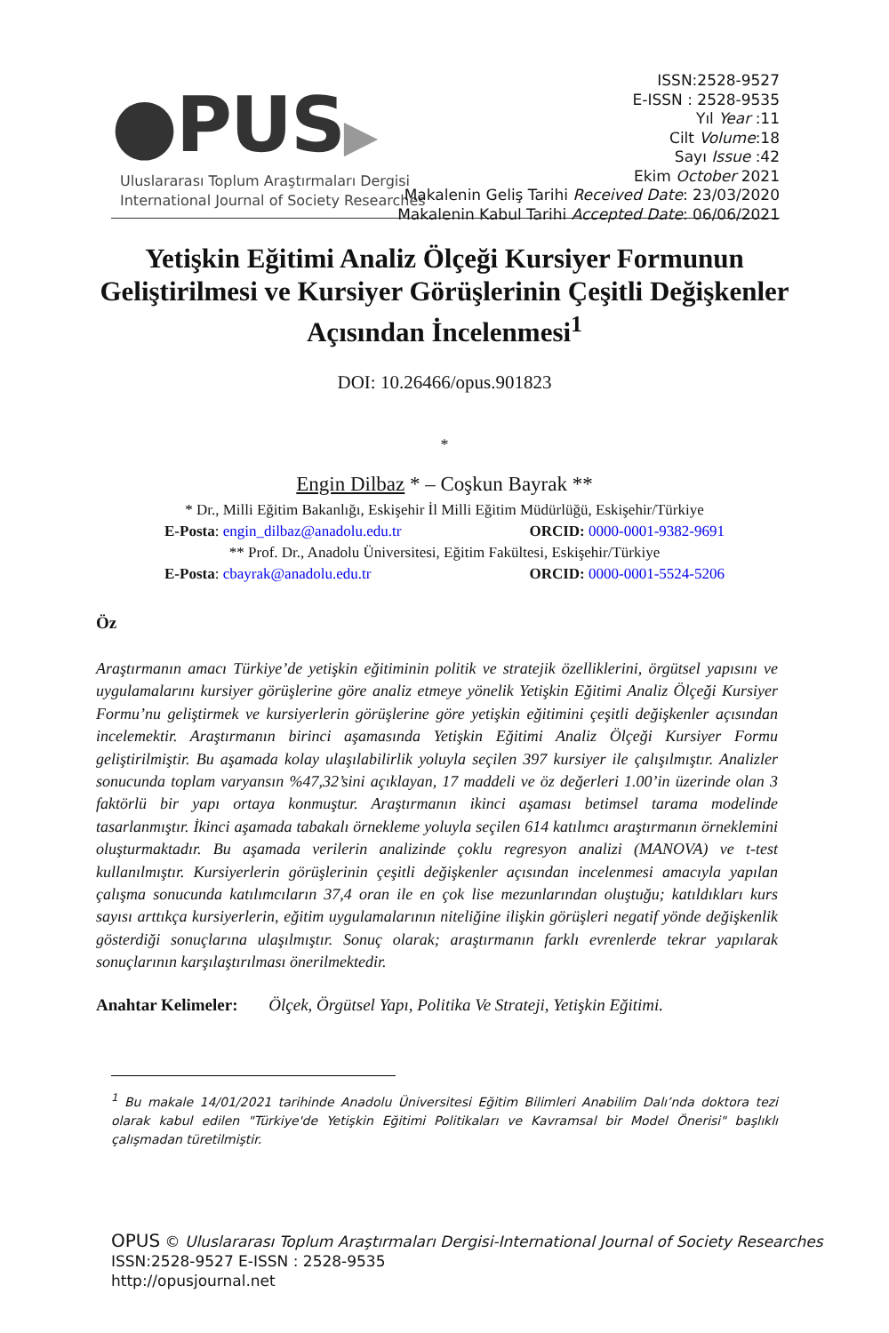●PUS▶
Uluslararası Toplum Araştırmaları Dergisi
International Journal of Society Researches
ISSN:2528-9527
E-ISSN : 2528-9535
Yıl Year :11
Cilt Volume:18
Sayı Issue :42
Ekim October 2021
Makalenin Geliş Tarihi Received Date: 23/03/2020
Makalenin Kabul Tarihi Accepted Date: 06/06/2021
Yetişkin Eğitimi Analiz Ölçeği Kursiyer Formunun Geliştirilmesi ve Kursiyer Görüşlerinin Çeşitli Değişkenler Açısından İncelenmesi<sup>1</sup>
DOI: 10.26466/opus.901823
*
Engin Dilbaz * – Coşkun Bayrak **
* Dr., Milli Eğitim Bakanlığı, Eskişehir İl Milli Eğitim Müdürlüğü, Eskişehir/Türkiye
E-Posta: engin_dilbaz@anadolu.edu.tr ORCID: 0000-0001-9382-9691
** Prof. Dr., Anadolu Üniversitesi, Eğitim Fakültesi, Eskişehir/Türkiye
E-Posta: cbayrak@anadolu.edu.tr ORCID: 0000-0001-5524-5206
Öz
Araştırmanın amacı Türkiye’de yetişkin eğitiminin politik ve stratejik özelliklerini, örgütsel yapısını ve uygulamalarını kursiyer görüşlerine göre analiz etmeye yönelik Yetişkin Eğitimi Analiz Ölçeği Kursiyer Formu’nu geliştirmek ve kursiyerlerin görüşlerine göre yetişkin eğitimini çeşitli değişkenler açısından incelemektir. Araştırmanın birinci aşamasında Yetişkin Eğitimi Analiz Ölçeği Kursiyer Formu geliştirilmiştir. Bu aşamada kolay ulaşılabilirlik yoluyla seçilen 397 kursiyer ile çalışılmıştır. Analizler sonucunda toplam varyansın %47,32’sini açıklayan, 17 maddeli ve öz değerleri 1.00’in üzerinde olan 3 faktörlü bir yapı ortaya konmuştur. Araştırmanın ikinci aşaması betimsel tarama modelinde tasarlanmıştır. İkinci aşamada tabakalı örnekleme yoluyla seçilen 614 katılımcı araştırmanın örneklemini oluşturmaktadır. Bu aşamada verilerin analizinde çoklu regresyon analizi (MANOVA) ve t-test kullanılmıştır. Kursiyerlerin görüşlerinin çeşitli değişkenler açısından incelenmesi amacıyla yapılan çalışma sonucunda katılımcıların 37,4 oran ile en çok lise mezunlarından oluştuğu; katıldıkları kurs sayısı arttıkça kursiyerlerin, eğitim uygulamalarının niteliğine ilişkin görüşleri negatif yönde değişkenlik gösterdiği sonuçlarına ulaşılmıştır. Sonuç olarak; araştırmanın farklı evrenlerde tekrar yapılarak sonuçlarının karşılaştırılması önerilmektedir.
Anahtar Kelimeler: Ölçek, Örgütsel Yapı, Politika Ve Strateji, Yetişkin Eğitimi.
<sup>1</sup> Bu makale 14/01/2021 tarihinde Anadolu Üniversitesi Eğitim Bilimleri Anabilim Dalı’nda doktora tezi olarak kabul edilen "Türkiye'de Yetişkin Eğitimi Politikaları ve Kavramsal bir Model Önerisi" başlıklı çalışmadan türetilmiştir.
OPUS © Uluslararası Toplum Araştırmaları Dergisi-International Journal of Society Researches
ISSN:2528-9527 E-ISSN : 2528-9535
http://opusjournal.net